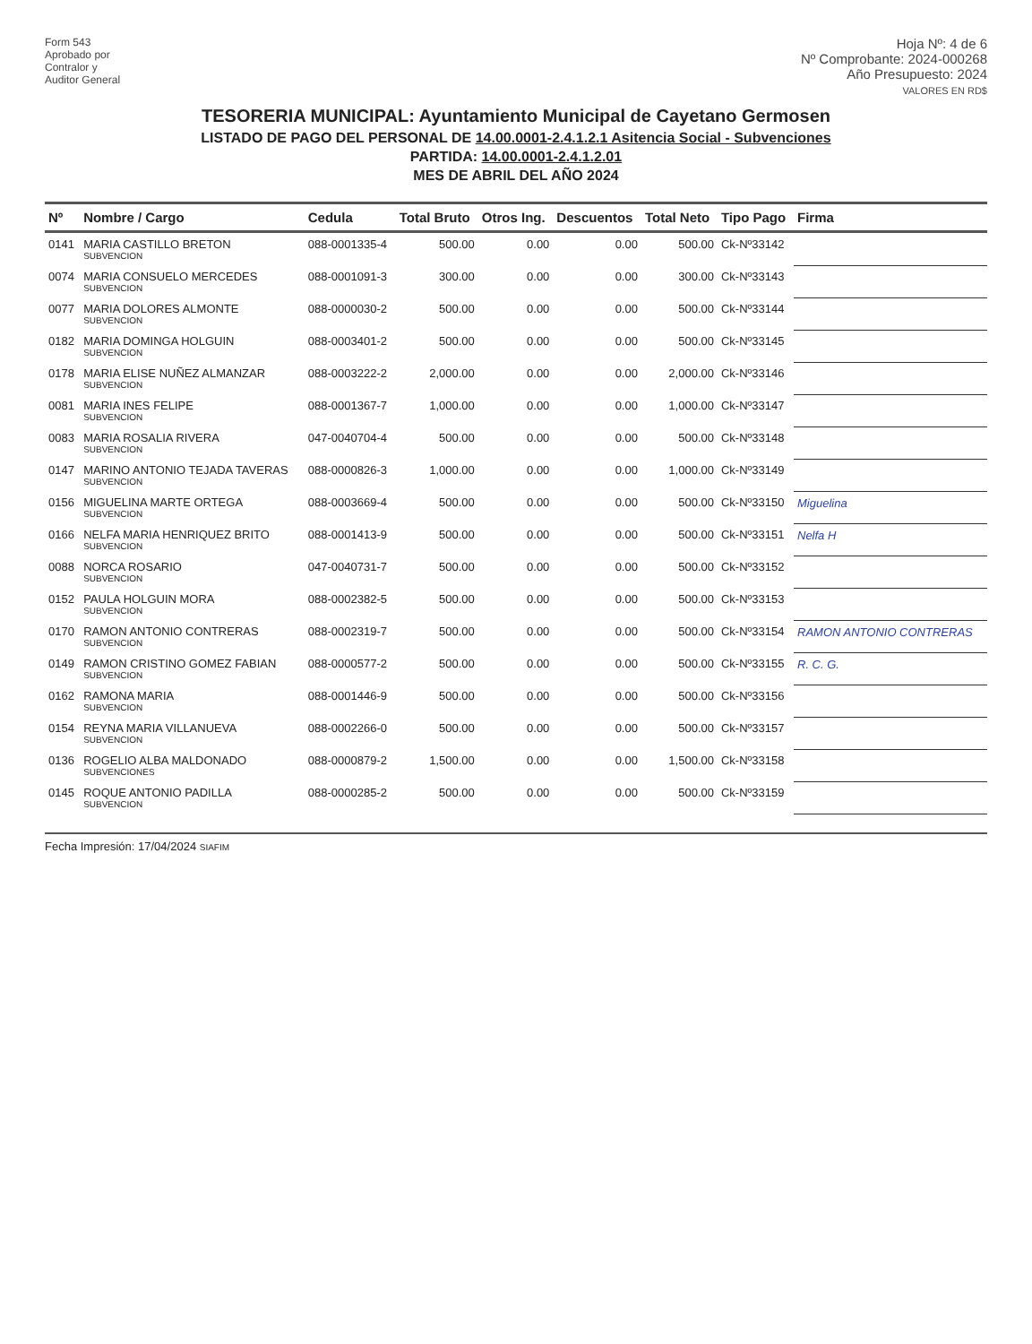Form 543
Aprobado por
Contralor y
Auditor General
Hoja Nº: 4 de 6
Nº Comprobante: 2024-000268
Año Presupuesto: 2024
VALORES EN RD$
TESORERIA MUNICIPAL: Ayuntamiento Municipal de Cayetano Germosen
LISTADO DE PAGO DEL PERSONAL DE 14.00.0001-2.4.1.2.1 Asitencia Social - Subvenciones
PARTIDA: 14.00.0001-2.4.1.2.01
MES DE ABRIL DEL AÑO 2024
| Nº | Nombre / Cargo | Cedula | Total Bruto | Otros Ing. | Descuentos | Total Neto | Tipo Pago | Firma |
| --- | --- | --- | --- | --- | --- | --- | --- | --- |
| 0141 | MARIA CASTILLO BRETON SUBVENCION | 088-0001335-4 | 500.00 | 0.00 | 0.00 | 500.00 | Ck-Nº33142 | |
| 0074 | MARIA CONSUELO MERCEDES SUBVENCION | 088-0001091-3 | 300.00 | 0.00 | 0.00 | 300.00 | Ck-Nº33143 | |
| 0077 | MARIA DOLORES ALMONTE SUBVENCION | 088-0000030-2 | 500.00 | 0.00 | 0.00 | 500.00 | Ck-Nº33144 | |
| 0182 | MARIA DOMINGA HOLGUIN SUBVENCION | 088-0003401-2 | 500.00 | 0.00 | 0.00 | 500.00 | Ck-Nº33145 | |
| 0178 | MARIA ELISE NUÑEZ ALMANZAR SUBVENCION | 088-0003222-2 | 2,000.00 | 0.00 | 0.00 | 2,000.00 | Ck-Nº33146 | |
| 0081 | MARIA INES FELIPE SUBVENCION | 088-0001367-7 | 1,000.00 | 0.00 | 0.00 | 1,000.00 | Ck-Nº33147 | |
| 0083 | MARIA ROSALIA RIVERA SUBVENCION | 047-0040704-4 | 500.00 | 0.00 | 0.00 | 500.00 | Ck-Nº33148 | |
| 0147 | MARINO ANTONIO TEJADA TAVERAS SUBVENCION | 088-0000826-3 | 1,000.00 | 0.00 | 0.00 | 1,000.00 | Ck-Nº33149 | |
| 0156 | MIGUELINA MARTE ORTEGA SUBVENCION | 088-0003669-4 | 500.00 | 0.00 | 0.00 | 500.00 | Ck-Nº33150 | Miguelina |
| 0166 | NELFA MARIA HENRIQUEZ BRITO SUBVENCION | 088-0001413-9 | 500.00 | 0.00 | 0.00 | 500.00 | Ck-Nº33151 | Nelfa H |
| 0088 | NORCA ROSARIO SUBVENCION | 047-0040731-7 | 500.00 | 0.00 | 0.00 | 500.00 | Ck-Nº33152 | |
| 0152 | PAULA HOLGUIN MORA SUBVENCION | 088-0002382-5 | 500.00 | 0.00 | 0.00 | 500.00 | Ck-Nº33153 | |
| 0170 | RAMON ANTONIO CONTRERAS SUBVENCION | 088-0002319-7 | 500.00 | 0.00 | 0.00 | 500.00 | Ck-Nº33154 | RAMON ANTONIO CONTRERAS |
| 0149 | RAMON CRISTINO GOMEZ FABIAN SUBVENCION | 088-0000577-2 | 500.00 | 0.00 | 0.00 | 500.00 | Ck-Nº33155 | R. C. G. |
| 0162 | RAMONA MARIA SUBVENCION | 088-0001446-9 | 500.00 | 0.00 | 0.00 | 500.00 | Ck-Nº33156 | |
| 0154 | REYNA MARIA VILLANUEVA SUBVENCION | 088-0002266-0 | 500.00 | 0.00 | 0.00 | 500.00 | Ck-Nº33157 | |
| 0136 | ROGELIO ALBA MALDONADO SUBVENCIONES | 088-0000879-2 | 1,500.00 | 0.00 | 0.00 | 1,500.00 | Ck-Nº33158 | |
| 0145 | ROQUE ANTONIO PADILLA SUBVENCION | 088-0000285-2 | 500.00 | 0.00 | 0.00 | 500.00 | Ck-Nº33159 | |
Fecha Impresión: 17/04/2024 SIAFIM